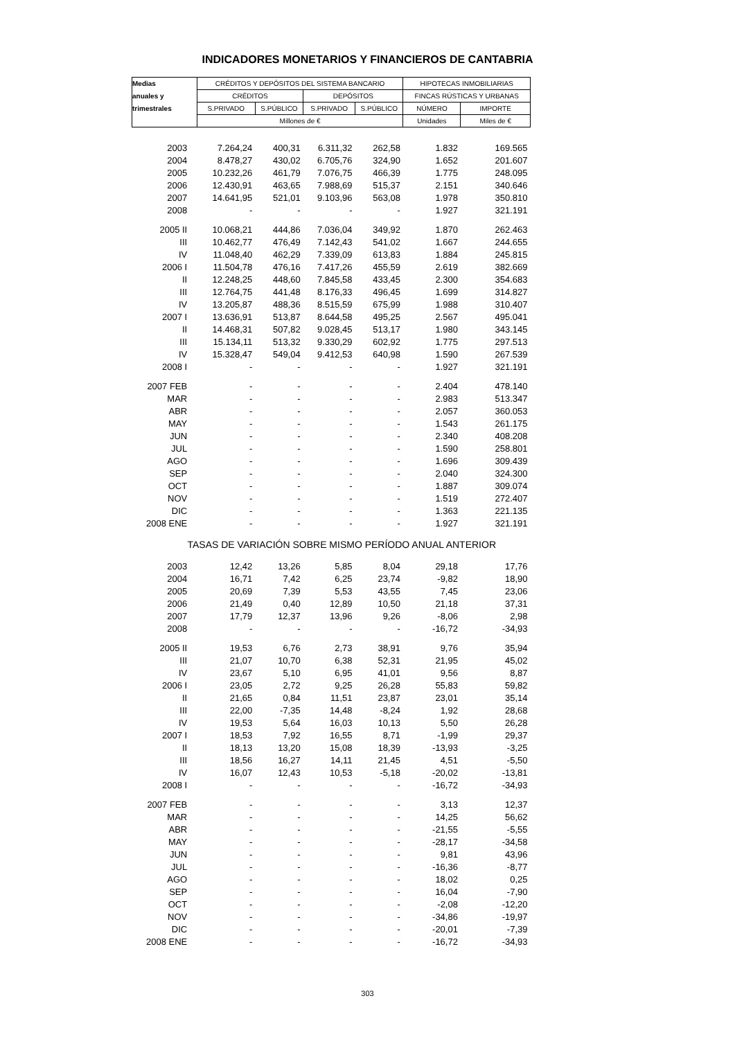INDICADORES MONETARIOS Y FINANCIEROS DE CANTABRIA
| Medias | CRÉDITOS Y DEPÓSITOS DEL SISTEMA BANCARIO | | | | HIPOTECAS INMOBILIARIAS | |
| --- | --- | --- | --- | --- | --- | --- |
| anuales y | CRÉDITOS | | DEPÓSITOS | | FINCAS RÚSTICAS Y URBANAS | |
| trimestrales | S.PRIVADO | S.PÚBLICO | S.PRIVADO | S.PÚBLICO | NÚMERO | IMPORTE |
| | Millones de € | | | | Unidades | Miles de € |
| 2003 | 7.264,24 | 400,31 | 6.311,32 | 262,58 | 1.832 | 169.565 |
| 2004 | 8.478,27 | 430,02 | 6.705,76 | 324,90 | 1.652 | 201.607 |
| 2005 | 10.232,26 | 461,79 | 7.076,75 | 466,39 | 1.775 | 248.095 |
| 2006 | 12.430,91 | 463,65 | 7.988,69 | 515,37 | 2.151 | 340.646 |
| 2007 | 14.641,95 | 521,01 | 9.103,96 | 563,08 | 1.978 | 350.810 |
| 2008 | - | - | - | - | 1.927 | 321.191 |
| 2005 II | 10.068,21 | 444,86 | 7.036,04 | 349,92 | 1.870 | 262.463 |
| III | 10.462,77 | 476,49 | 7.142,43 | 541,02 | 1.667 | 244.655 |
| IV | 11.048,40 | 462,29 | 7.339,09 | 613,83 | 1.884 | 245.815 |
| 2006 I | 11.504,78 | 476,16 | 7.417,26 | 455,59 | 2.619 | 382.669 |
| II | 12.248,25 | 448,60 | 7.845,58 | 433,45 | 2.300 | 354.683 |
| III | 12.764,75 | 441,48 | 8.176,33 | 496,45 | 1.699 | 314.827 |
| IV | 13.205,87 | 488,36 | 8.515,59 | 675,99 | 1.988 | 310.407 |
| 2007 I | 13.636,91 | 513,87 | 8.644,58 | 495,25 | 2.567 | 495.041 |
| II | 14.468,31 | 507,82 | 9.028,45 | 513,17 | 1.980 | 343.145 |
| III | 15.134,11 | 513,32 | 9.330,29 | 602,92 | 1.775 | 297.513 |
| IV | 15.328,47 | 549,04 | 9.412,53 | 640,98 | 1.590 | 267.539 |
| 2008 I | - | - | - | - | 1.927 | 321.191 |
| 2007 FEB | - | - | - | - | 2.404 | 478.140 |
| MAR | - | - | - | - | 2.983 | 513.347 |
| ABR | - | - | - | - | 2.057 | 360.053 |
| MAY | - | - | - | - | 1.543 | 261.175 |
| JUN | - | - | - | - | 2.340 | 408.208 |
| JUL | - | - | - | - | 1.590 | 258.801 |
| AGO | - | - | - | - | 1.696 | 309.439 |
| SEP | - | - | - | - | 2.040 | 324.300 |
| OCT | - | - | - | - | 1.887 | 309.074 |
| NOV | - | - | - | - | 1.519 | 272.407 |
| DIC | - | - | - | - | 1.363 | 221.135 |
| 2008 ENE | - | - | - | - | 1.927 | 321.191 |
| TASAS DE VARIACIÓN SOBRE MISMO PERÍODO ANUAL ANTERIOR | | | | | | |
| 2003 | 12,42 | 13,26 | 5,85 | 8,04 | 29,18 | 17,76 |
| 2004 | 16,71 | 7,42 | 6,25 | 23,74 | -9,82 | 18,90 |
| 2005 | 20,69 | 7,39 | 5,53 | 43,55 | 7,45 | 23,06 |
| 2006 | 21,49 | 0,40 | 12,89 | 10,50 | 21,18 | 37,31 |
| 2007 | 17,79 | 12,37 | 13,96 | 9,26 | -8,06 | 2,98 |
| 2008 | - | - | - | - | -16,72 | -34,93 |
| 2005 II | 19,53 | 6,76 | 2,73 | 38,91 | 9,76 | 35,94 |
| III | 21,07 | 10,70 | 6,38 | 52,31 | 21,95 | 45,02 |
| IV | 23,67 | 5,10 | 6,95 | 41,01 | 9,56 | 8,87 |
| 2006 I | 23,05 | 2,72 | 9,25 | 26,28 | 55,83 | 59,82 |
| II | 21,65 | 0,84 | 11,51 | 23,87 | 23,01 | 35,14 |
| III | 22,00 | -7,35 | 14,48 | -8,24 | 1,92 | 28,68 |
| IV | 19,53 | 5,64 | 16,03 | 10,13 | 5,50 | 26,28 |
| 2007 I | 18,53 | 7,92 | 16,55 | 8,71 | -1,99 | 29,37 |
| II | 18,13 | 13,20 | 15,08 | 18,39 | -13,93 | -3,25 |
| III | 18,56 | 16,27 | 14,11 | 21,45 | 4,51 | -5,50 |
| IV | 16,07 | 12,43 | 10,53 | -5,18 | -20,02 | -13,81 |
| 2008 I | - | - | - | - | -16,72 | -34,93 |
| 2007 FEB | - | - | - | - | 3,13 | 12,37 |
| MAR | - | - | - | - | 14,25 | 56,62 |
| ABR | - | - | - | - | -21,55 | -5,55 |
| MAY | - | - | - | - | -28,17 | -34,58 |
| JUN | - | - | - | - | 9,81 | 43,96 |
| JUL | - | - | - | - | -16,36 | -8,77 |
| AGO | - | - | - | - | 18,02 | 0,25 |
| SEP | - | - | - | - | 16,04 | -7,90 |
| OCT | - | - | - | - | -2,08 | -12,20 |
| NOV | - | - | - | - | -34,86 | -19,97 |
| DIC | - | - | - | - | -20,01 | -7,39 |
| 2008 ENE | - | - | - | - | -16,72 | -34,93 |
303